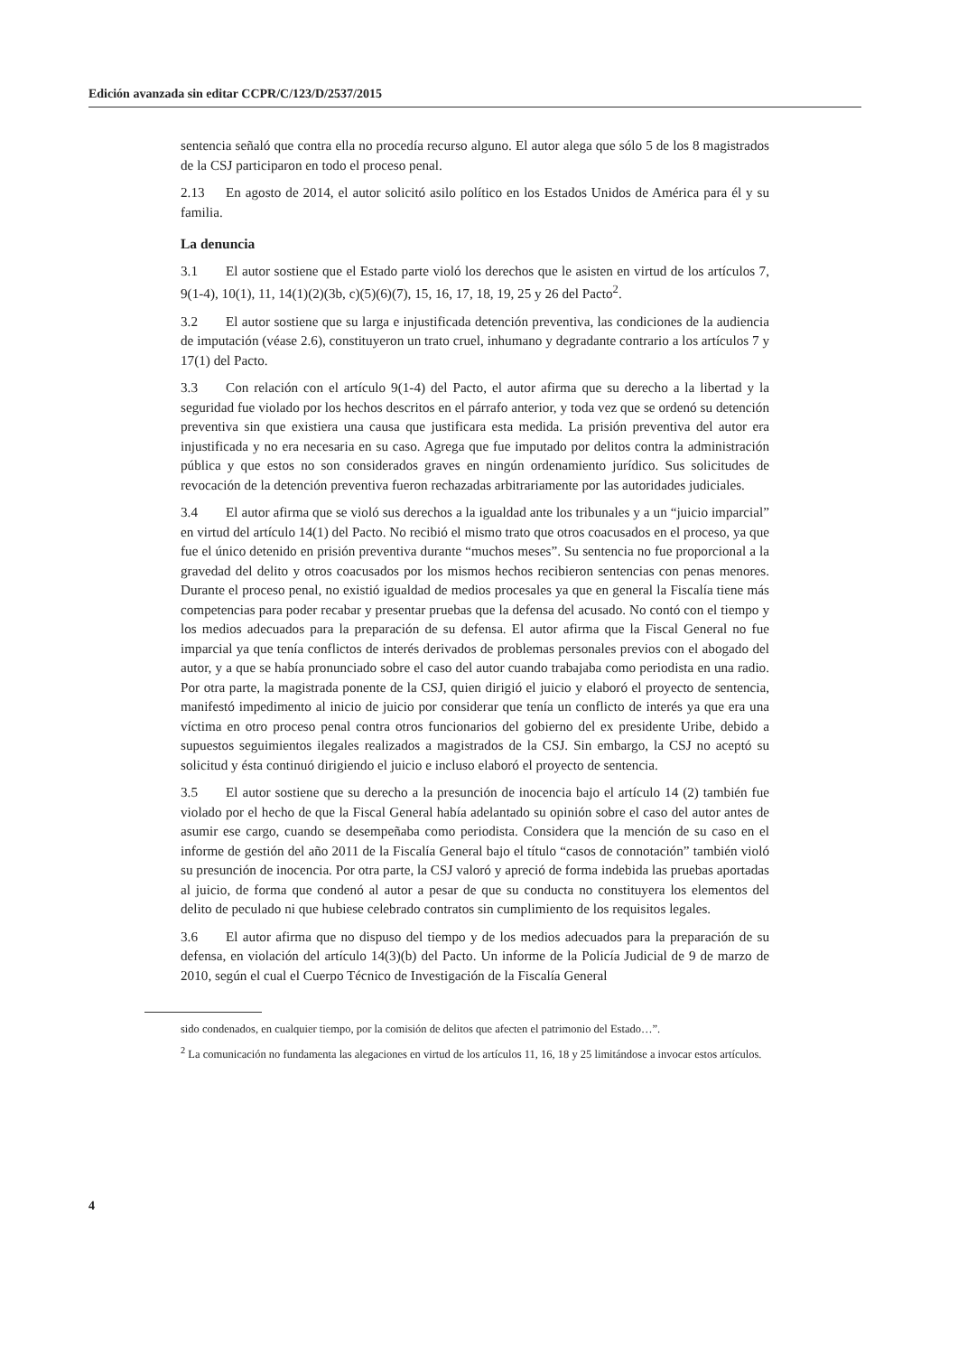Edición avanzada sin editar CCPR/C/123/D/2537/2015
sentencia señaló que contra ella no procedía recurso alguno. El autor alega que sólo 5 de los 8 magistrados de la CSJ participaron en todo el proceso penal.
2.13 En agosto de 2014, el autor solicitó asilo político en los Estados Unidos de América para él y su familia.
La denuncia
3.1 El autor sostiene que el Estado parte violó los derechos que le asisten en virtud de los artículos 7, 9(1-4), 10(1), 11, 14(1)(2)(3b, c)(5)(6)(7), 15, 16, 17, 18, 19, 25 y 26 del Pacto<sup>2</sup>.
3.2 El autor sostiene que su larga e injustificada detención preventiva, las condiciones de la audiencia de imputación (véase 2.6), constituyeron un trato cruel, inhumano y degradante contrario a los artículos 7 y 17(1) del Pacto.
3.3 Con relación con el artículo 9(1-4) del Pacto, el autor afirma que su derecho a la libertad y la seguridad fue violado por los hechos descritos en el párrafo anterior, y toda vez que se ordenó su detención preventiva sin que existiera una causa que justificara esta medida. La prisión preventiva del autor era injustificada y no era necesaria en su caso. Agrega que fue imputado por delitos contra la administración pública y que estos no son considerados graves en ningún ordenamiento jurídico. Sus solicitudes de revocación de la detención preventiva fueron rechazadas arbitrariamente por las autoridades judiciales.
3.4 El autor afirma que se violó sus derechos a la igualdad ante los tribunales y a un “juicio imparcial” en virtud del artículo 14(1) del Pacto. No recibió el mismo trato que otros coacusados en el proceso, ya que fue el único detenido en prisión preventiva durante “muchos meses”. Su sentencia no fue proporcional a la gravedad del delito y otros coacusados por los mismos hechos recibieron sentencias con penas menores. Durante el proceso penal, no existió igualdad de medios procesales ya que en general la Fiscalía tiene más competencias para poder recabar y presentar pruebas que la defensa del acusado. No contó con el tiempo y los medios adecuados para la preparación de su defensa. El autor afirma que la Fiscal General no fue imparcial ya que tenía conflictos de interés derivados de problemas personales previos con el abogado del autor, y a que se había pronunciado sobre el caso del autor cuando trabajaba como periodista en una radio. Por otra parte, la magistrada ponente de la CSJ, quien dirigió el juicio y elaboró el proyecto de sentencia, manifestó impedimento al inicio de juicio por considerar que tenía un conflicto de interés ya que era una víctima en otro proceso penal contra otros funcionarios del gobierno del ex presidente Uribe, debido a supuestos seguimientos ilegales realizados a magistrados de la CSJ. Sin embargo, la CSJ no aceptó su solicitud y ésta continuó dirigiendo el juicio e incluso elaboró el proyecto de sentencia.
3.5 El autor sostiene que su derecho a la presunción de inocencia bajo el artículo 14 (2) también fue violado por el hecho de que la Fiscal General había adelantado su opinión sobre el caso del autor antes de asumir ese cargo, cuando se desempeñaba como periodista. Considera que la mención de su caso en el informe de gestión del año 2011 de la Fiscalía General bajo el título “casos de connotación” también violó su presunción de inocencia. Por otra parte, la CSJ valoró y apreció de forma indebida las pruebas aportadas al juicio, de forma que condenó al autor a pesar de que su conducta no constituyera los elementos del delito de peculado ni que hubiese celebrado contratos sin cumplimiento de los requisitos legales.
3.6 El autor afirma que no dispuso del tiempo y de los medios adecuados para la preparación de su defensa, en violación del artículo 14(3)(b) del Pacto. Un informe de la Policía Judicial de 9 de marzo de 2010, según el cual el Cuerpo Técnico de Investigación de la Fiscalía General
sido condenados, en cualquier tiempo, por la comisión de delitos que afecten el patrimonio del Estado…”.
<sup>2</sup> La comunicación no fundamenta las alegaciones en virtud de los artículos 11, 16, 18 y 25 limitándose a invocar estos artículos.
4